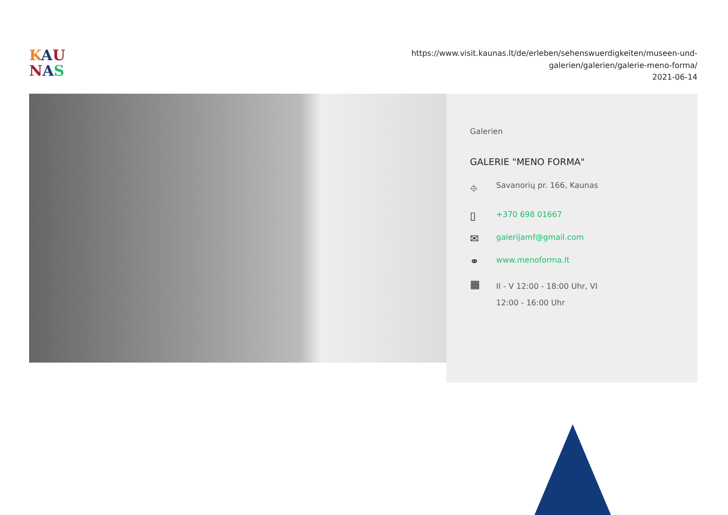KAU
NAS
https://www.visit.kaunas.lt/de/erleben/sehenswuerdigkeiten/museen-und-
galerien/galerien/galerie-meno-forma/
2021-06-14
Galerien
GALERIE "MENO FORMA"
⌖ Savanorių pr. 166, Kaunas
▯ +370 698 01667
✉ galerijamf@gmail.com
⚭ www.menoforma.lt
▦ II - V 12:00 - 18:00 Uhr, VI
12:00 - 16:00 Uhr